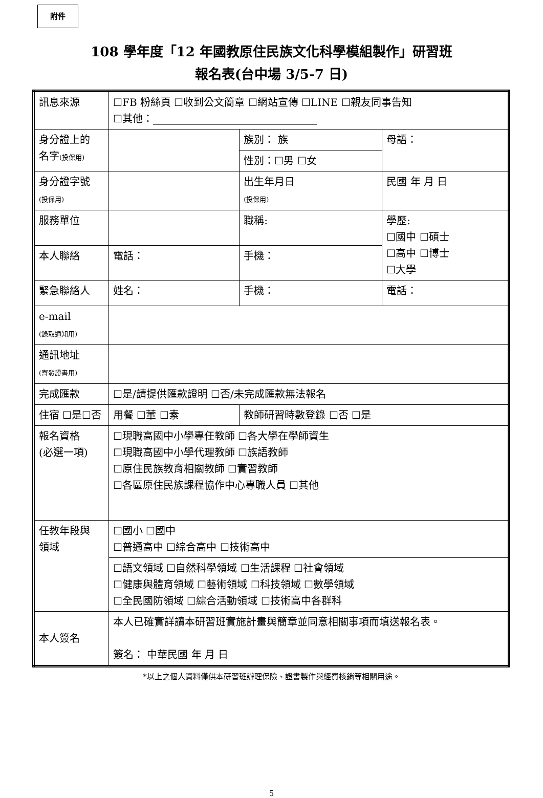附件
108 學年度「12 年國教原住民族文化科學模組製作」研習班
報名表(台中場 3/5-7 日)
| 訊息來源 | ☐FB 粉絲頁 ☐收到公文簡章 ☐網站宣傳 ☐LINE ☐親友同事告知 ☐其他：________________________________ | | | |
| 身分證上的 名字 (投保用) | | | 族別： 族 | 母語： |
| | | | 性別：☐男 ☐女 | |
| 身分證字號 (投保用) | | | 出生年月日 (投保用) | 民國 年 月 日 |
| 服務單位 | | | 職稱: | 學歷: ☐國中 ☐碩士 ☐高中 ☐博士 ☐大學 |
| 本人聯絡 | 電話： | | 手機： | |
| 緊急聯絡人 | 姓名： | | 手機： | 電話： |
| e-mail (錄取通知用) | | | | |
| 通訊地址 (寄發證書用) | | | | |
| 完成匯款 | ☐是/請提供匯款證明 ☐否/未完成匯款無法報名 | | | |
| 住宿 ☐是☐否 | | 用餐 ☐葷 ☐素 | 教師研習時數登錄 ☐否 ☐是 | |
| 報名資格 (必選一項) | ☐現職高國中小學專任教師 ☐各大學在學師資生 ☐現職高國中小學代理教師 ☐族語教師 ☐原住民族教育相關教師 ☐實習教師 ☐各區原住民族課程協作中心專職人員 ☐其他 | | | |
| 任教年段與 領域 | ☐國小 ☐國中 ☐普通高中 ☐綜合高中 ☐技術高中 | | | |
| | ☐語文領域 ☐自然科學領域 ☐生活課程 ☐社會領域 ☐健康與體育領域 ☐藝術領域 ☐科技領域 ☐數學領域 ☐全民國防領域 ☐綜合活動領域 ☐技術高中各群科 | | | |
| 本人簽名 | 本人已確實詳讀本研習班實施計畫與簡章並同意相關事項而填送報名表。 簽名： 中華民國 年 月 日 | | | |
*以上之個人資料僅供本研習班辦理保險、證書製作與經費核銷等相關用途。
5